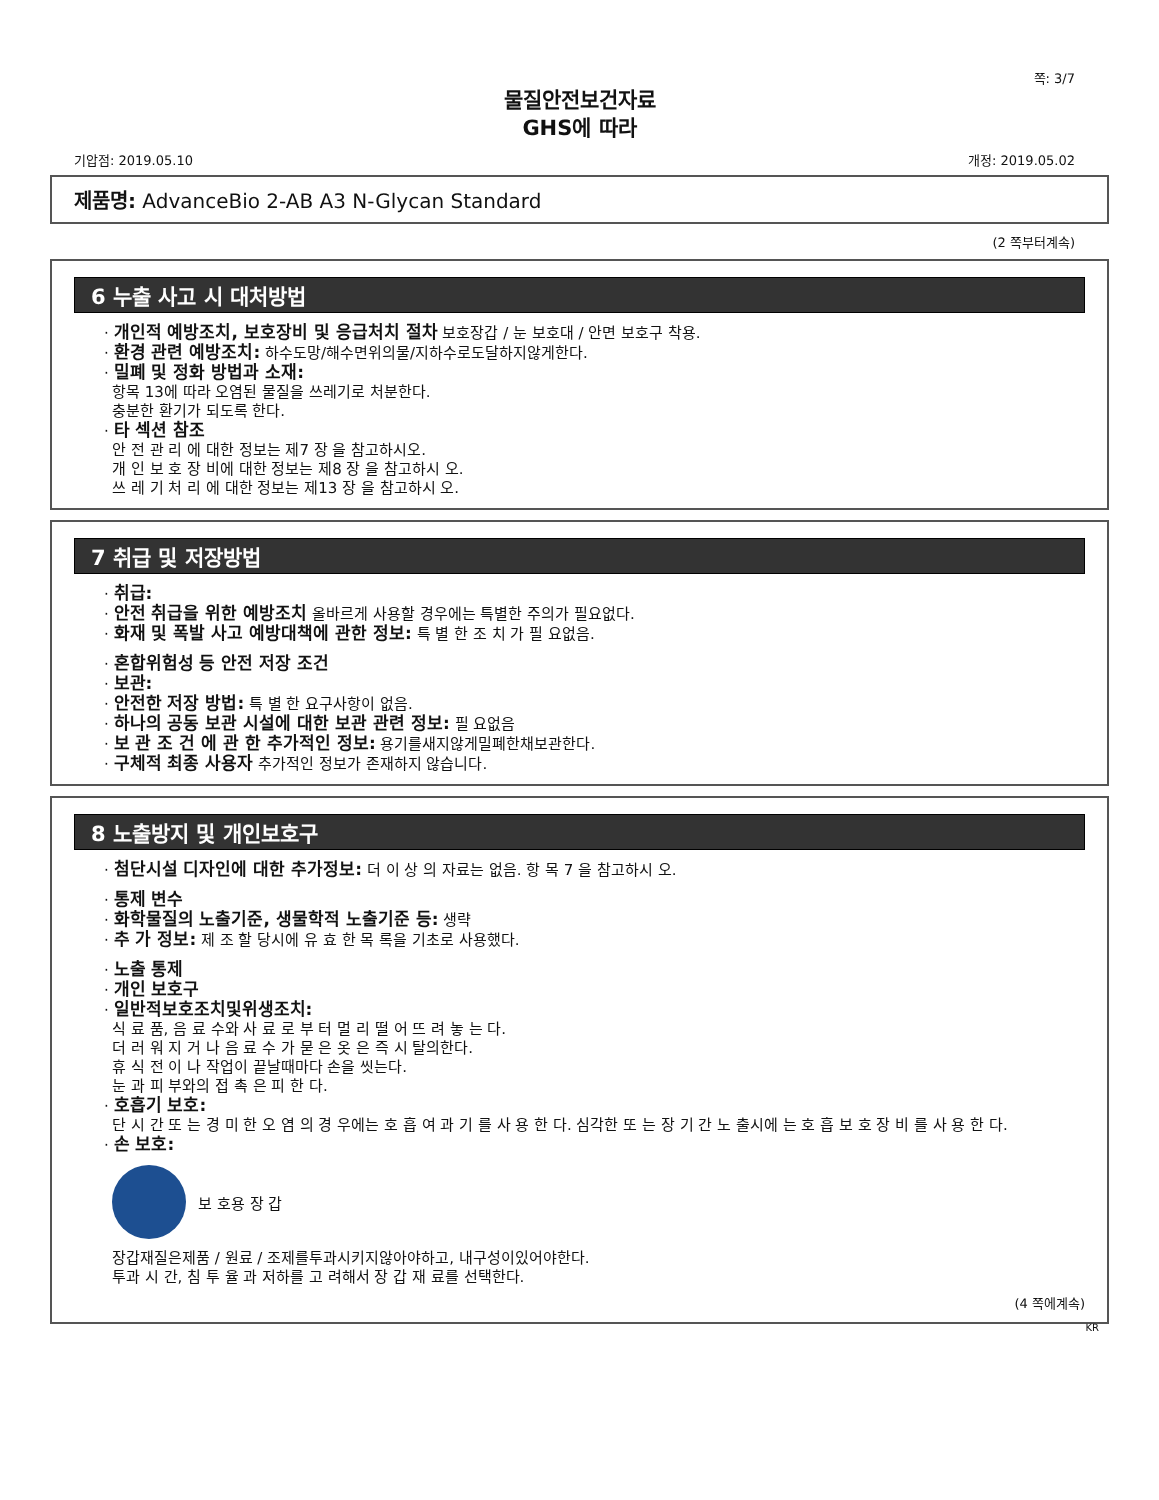쪽: 3/7
물질안전보건자료
GHS에 따라
기압점: 2019.05.10 개정: 2019.05.02
제품명: AdvanceBio 2-AB A3 N-Glycan Standard
(2 쪽부터계속)
6 누출 사고 시 대처방법
· 개인적 예방조치, 보호장비 및 응급처치 절차 보호장갑 / 눈 보호대 / 안면 보호구 착용.
· 환경 관련 예방조치: 하수도망/해수면위의물/지하수로도달하지않게한다.
· 밀폐 및 정화 방법과 소재:
항목 13에 따라 오염된 물질을 쓰레기로 처분한다.
충분한 환기가 되도록 한다.
· 타 섹션 참조
안 전 관 리 에 대한 정보는 제7 장 을 참고하시오.
개 인 보 호 장 비에 대한 정보는 제8 장 을 참고하시 오.
쓰 레 기 처 리 에 대한 정보는 제13 장 을 참고하시 오.
7 취급 및 저장방법
· 취급:
· 안전 취급을 위한 예방조치 올바르게 사용할 경우에는 특별한 주의가 필요없다.
· 화재 및 폭발 사고 예방대책에 관한 정보: 특 별 한 조 치 가 필 요없음.
· 혼합위험성 등 안전 저장 조건
· 보관:
· 안전한 저장 방법: 특 별 한 요구사항이 없음.
· 하나의 공동 보관 시설에 대한 보관 관련 정보: 필 요없음
· 보 관 조 건 에 관 한 추가적인 정보: 용기를새지않게밀폐한채보관한다.
· 구체적 최종 사용자 추가적인 정보가 존재하지 않습니다.
8 노출방지 및 개인보호구
· 첨단시설 디자인에 대한 추가정보: 더 이 상 의 자료는 없음. 항 목 7 을 참고하시 오.
· 통제 변수
· 화학물질의 노출기준, 생물학적 노출기준 등: 생략
· 추 가 정보: 제 조 할 당시에 유 효 한 목 록을 기초로 사용했다.
· 노출 통제
· 개인 보호구
· 일반적보호조치및위생조치:
식 료 품, 음 료 수와 사 료 로 부 터 멀 리 떨 어 뜨 려 놓 는 다.
더 러 워 지 거 나 음 료 수 가 묻 은 옷 은 즉 시 탈의한다.
휴 식 전 이 나 작업이 끝날때마다 손을 씻는다.
눈 과 피 부와의 접 촉 은 피 한 다.
· 호흡기 보호:
단 시 간 또 는 경 미 한 오 염 의 경 우에는 호 흡 여 과 기 를 사 용 한 다. 심각한 또 는 장 기 간 노 출시에 는 호 흡 보 호 장 비 를 사 용 한 다.
· 손 보호:
보 호용 장 갑
장갑재질은제품 / 원료 / 조제를투과시키지않아야하고, 내구성이있어야한다.
투과 시 간, 침 투 율 과 저하를 고 려해서 장 갑 재 료를 선택한다.
(4 쪽에계속)
KR